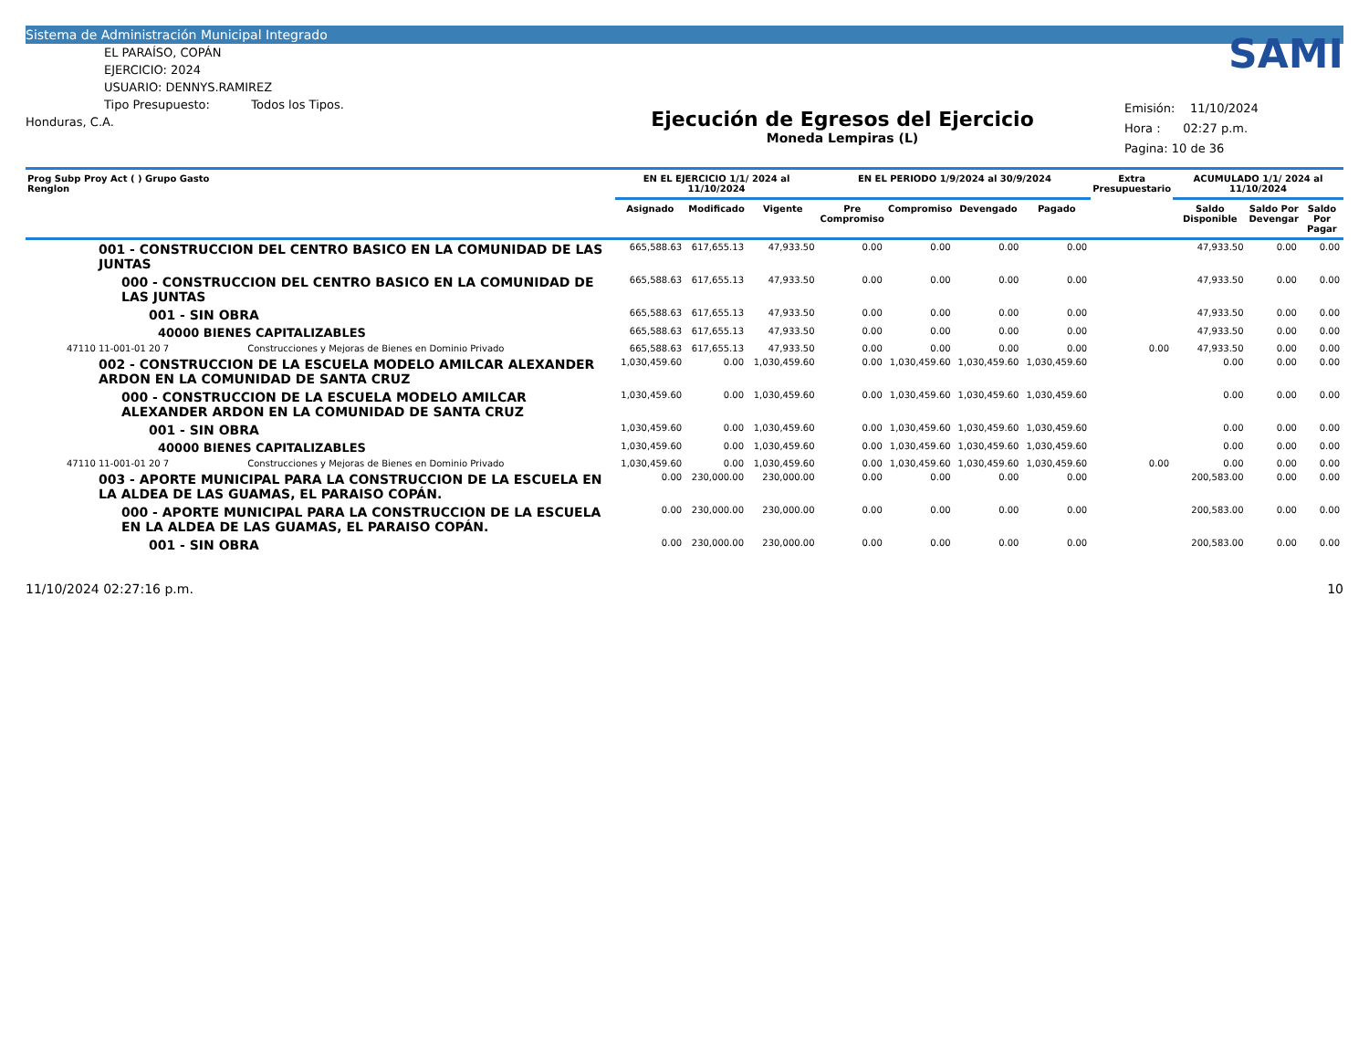Sistema de Administración Municipal Integrado
EL PARAÍSO, COPÁN
EJERCICIO: 2024
USUARIO: DENNYS.RAMIREZ
Tipo Presupuesto: Todos los Tipos.
Honduras, C.A.
Ejecución de Egresos del Ejercicio
Moneda Lempiras (L)
SAMI
Emisión: 11/10/2024
Hora : 02:27 p.m.
Pagina: 10 de 36
| Prog Subp Proy Act ( ) Grupo Gasto Renglon | | EN EL EJERCICIO 1/1/ 2024 al 11/10/2024 | | | EN EL PERIODO 1/9/2024 al 30/9/2024 | | | | Extra Presupuestario | ACUMULADO 1/1/ 2024 al 11/10/2024 | | |
| --- | --- | --- | --- | --- | --- | --- | --- | --- | --- | --- | --- | --- |
| | | Asignado | Modificado | Vigente | Pre Compromiso | Compromiso | Devengado | Pagado | | Saldo Disponible | Saldo Por Devengar | Saldo Por Pagar |
| 001 - CONSTRUCCION DEL CENTRO BASICO EN LA COMUNIDAD DE LAS JUNTAS | | 665,588.63 | 617,655.13 | 47,933.50 | 0.00 | 0.00 | 0.00 | 0.00 | | 47,933.50 | 0.00 | 0.00 |
| 000 - CONSTRUCCION DEL CENTRO BASICO EN LA COMUNIDAD DE LAS JUNTAS | | 665,588.63 | 617,655.13 | 47,933.50 | 0.00 | 0.00 | 0.00 | 0.00 | | 47,933.50 | 0.00 | 0.00 |
| 001 - SIN OBRA | | 665,588.63 | 617,655.13 | 47,933.50 | 0.00 | 0.00 | 0.00 | 0.00 | | 47,933.50 | 0.00 | 0.00 |
| 40000 BIENES CAPITALIZABLES | | 665,588.63 | 617,655.13 | 47,933.50 | 0.00 | 0.00 | 0.00 | 0.00 | | 47,933.50 | 0.00 | 0.00 |
| 47110 11-001-01 20 7 | Construcciones y Mejoras de Bienes en Dominio Privado | 665,588.63 | 617,655.13 | 47,933.50 | 0.00 | 0.00 | 0.00 | 0.00 | 0.00 | 47,933.50 | 0.00 | 0.00 |
| 002 - CONSTRUCCION DE LA ESCUELA MODELO AMILCAR ALEXANDER ARDON EN LA COMUNIDAD DE SANTA CRUZ | | 1,030,459.60 | 0.00 | 1,030,459.60 | 0.00 | 1,030,459.60 | 1,030,459.60 | 1,030,459.60 | | 0.00 | 0.00 | 0.00 |
| 000 - CONSTRUCCION DE LA ESCUELA MODELO AMILCAR ALEXANDER ARDON EN LA COMUNIDAD DE SANTA CRUZ | | 1,030,459.60 | 0.00 | 1,030,459.60 | 0.00 | 1,030,459.60 | 1,030,459.60 | 1,030,459.60 | | 0.00 | 0.00 | 0.00 |
| 001 - SIN OBRA | | 1,030,459.60 | 0.00 | 1,030,459.60 | 0.00 | 1,030,459.60 | 1,030,459.60 | 1,030,459.60 | | 0.00 | 0.00 | 0.00 |
| 40000 BIENES CAPITALIZABLES | | 1,030,459.60 | 0.00 | 1,030,459.60 | 0.00 | 1,030,459.60 | 1,030,459.60 | 1,030,459.60 | | 0.00 | 0.00 | 0.00 |
| 47110 11-001-01 20 7 | Construcciones y Mejoras de Bienes en Dominio Privado | 1,030,459.60 | 0.00 | 1,030,459.60 | 0.00 | 1,030,459.60 | 1,030,459.60 | 1,030,459.60 | 0.00 | 0.00 | 0.00 | 0.00 |
| 003 - APORTE MUNICIPAL PARA LA CONSTRUCCION DE LA ESCUELA EN LA ALDEA DE LAS GUAMAS, EL PARAISO COPÁN. | | 0.00 | 230,000.00 | 230,000.00 | 0.00 | 0.00 | 0.00 | 0.00 | | 200,583.00 | 0.00 | 0.00 |
| 000 - APORTE MUNICIPAL PARA LA CONSTRUCCION DE LA ESCUELA EN LA ALDEA DE LAS GUAMAS, EL PARAISO COPÁN. | | 0.00 | 230,000.00 | 230,000.00 | 0.00 | 0.00 | 0.00 | 0.00 | | 200,583.00 | 0.00 | 0.00 |
| 001 - SIN OBRA | | 0.00 | 230,000.00 | 230,000.00 | 0.00 | 0.00 | 0.00 | 0.00 | | 200,583.00 | 0.00 | 0.00 |
11/10/2024 02:27:16 p.m. 10